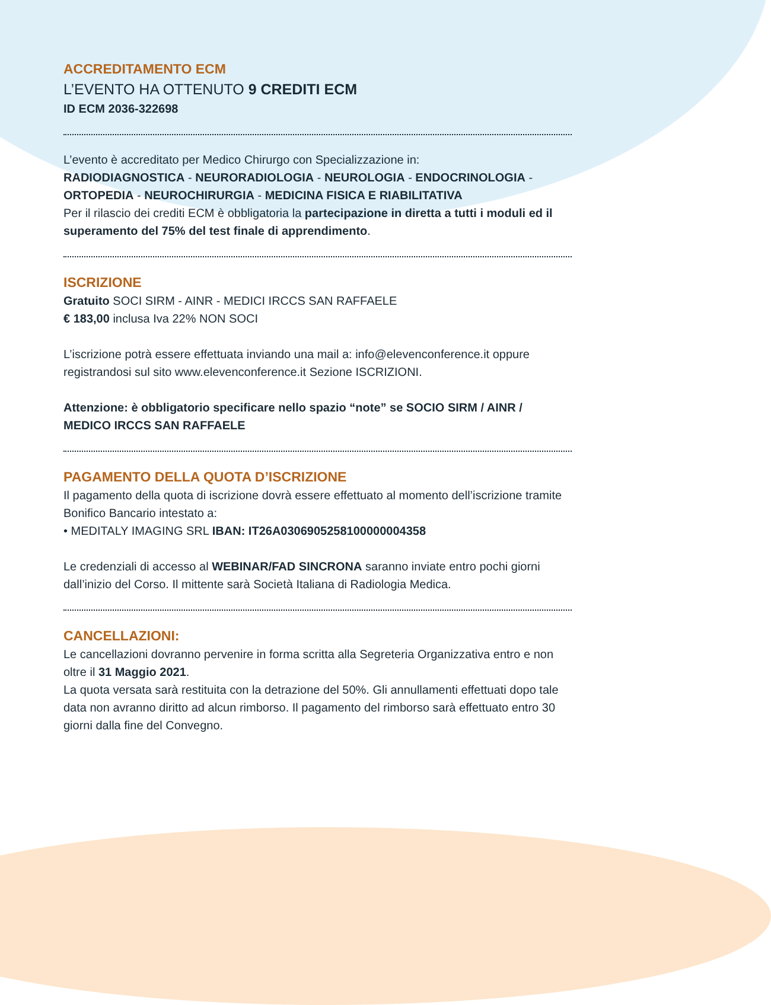ACCREDITAMENTO ECM
L’EVENTO HA OTTENUTO 9 CREDITI ECM
ID ECM 2036-322698
L’evento è accreditato per Medico Chirurgo con Specializzazione in:
RADIODIAGNOSTICA - NEURORADIOLOGIA - NEUROLOGIA - ENDOCRINOLOGIA - ORTOPEDIA - NEUROCHIRURGIA - MEDICINA FISICA E RIABILITATIVA
Per il rilascio dei crediti ECM è obbligatoria la partecipazione in diretta a tutti i moduli ed il superamento del 75% del test finale di apprendimento.
ISCRIZIONE
Gratuito SOCI SIRM - AINR - MEDICI IRCCS SAN RAFFAELE
€ 183,00 inclusa Iva 22% NON SOCI
L’iscrizione potrà essere effettuata inviando una mail a: info@elevenconference.it oppure registrandosi sul sito www.elevenconference.it Sezione ISCRIZIONI.
Attenzione: è obbligatorio specificare nello spazio “note” se SOCIO SIRM / AINR / MEDICO IRCCS SAN RAFFAELE
PAGAMENTO DELLA QUOTA D’ISCRIZIONE
Il pagamento della quota di iscrizione dovrà essere effettuato al momento dell’iscrizione tramite Bonifico Bancario intestato a:
• MEDITALY IMAGING SRL IBAN: IT26A0306905258100000004358
Le credenziali di accesso al WEBINAR/FAD SINCRONA saranno inviate entro pochi giorni dall’inizio del Corso. Il mittente sarà Società Italiana di Radiologia Medica.
CANCELLAZIONI:
Le cancellazioni dovranno pervenire in forma scritta alla Segreteria Organizzativa entro e non oltre il 31 Maggio 2021.
La quota versata sarà restituita con la detrazione del 50%. Gli annullamenti effettuati dopo tale data non avranno diritto ad alcun rimborso. Il pagamento del rimborso sarà effettuato entro 30 giorni dalla fine del Convegno.